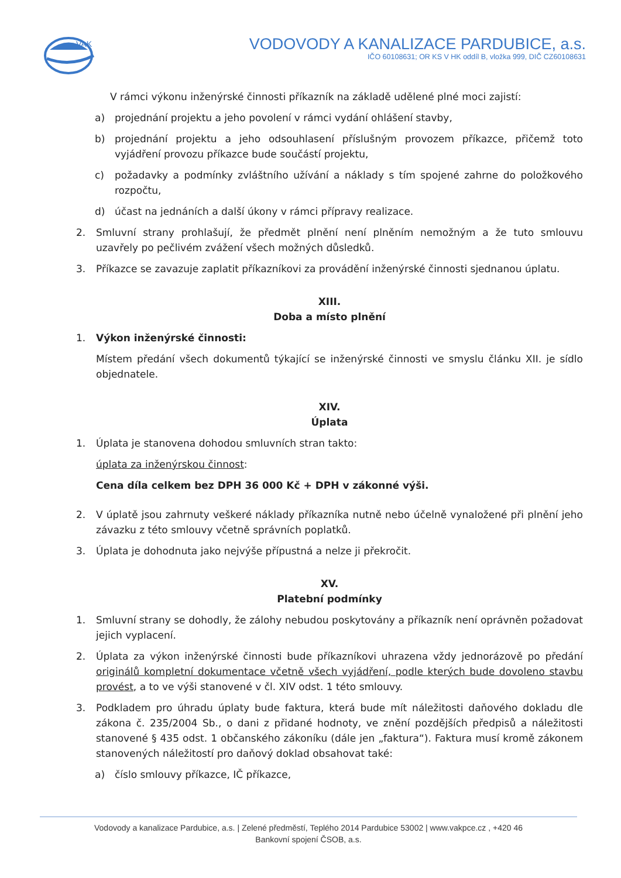VAK
VODOVODY A KANALIZACE PARDUBICE, a.s.
IČO 60108631; OR KS V HK oddíl B, vložka 999, DIČ CZ60108631
V rámci výkonu inženýrské činnosti příkazník na základě udělené plné moci zajistí:
a) projednání projektu a jeho povolení v rámci vydání ohlášení stavby,
b) projednání projektu a jeho odsouhlasení příslušným provozem příkazce, přičemž toto vyjádření provozu příkazce bude součástí projektu,
c) požadavky a podmínky zvláštního užívání a náklady s tím spojené zahrne do položkového rozpočtu,
d) účast na jednáních a další úkony v rámci přípravy realizace.
2. Smluvní strany prohlašují, že předmět plnění není plněním nemožným a že tuto smlouvu uzavřely po pečlivém zvážení všech možných důsledků.
3. Příkazce se zavazuje zaplatit příkazníkovi za provádění inženýrské činnosti sjednanou úplatu.
XIII.
Doba a místo plnění
1. Výkon inženýrské činnosti:
Místem předání všech dokumentů týkající se inženýrské činnosti ve smyslu článku XII. je sídlo objednatele.
XIV.
Úplata
1. Úplata je stanovena dohodou smluvních stran takto:
úplata za inženýrskou činnost:
Cena díla celkem bez DPH 36 000 Kč + DPH v zákonné výši.
2. V úplatě jsou zahrnuty veškeré náklady příkazníka nutně nebo účelně vynaložené při plnění jeho závazku z této smlouvy včetně správních poplatků.
3. Úplata je dohodnuta jako nejvýše přípustná a nelze ji překročit.
XV.
Platební podmínky
1. Smluvní strany se dohodly, že zálohy nebudou poskytovány a příkazník není oprávněn požadovat jejich vyplacení.
2. Úplata za výkon inženýrské činnosti bude příkazníkovi uhrazena vždy jednorázově po předání originálů kompletní dokumentace včetně všech vyjádření, podle kterých bude dovoleno stavbu provést, a to ve výši stanovené v čl. XIV odst. 1 této smlouvy.
3. Podkladem pro úhradu úplaty bude faktura, která bude mít náležitosti daňového dokladu dle zákona č. 235/2004 Sb., o dani z přidané hodnoty, ve znění pozdějších předpisů a náležitosti stanovené § 435 odst. 1 občanského zákoníku (dále jen „faktura“). Faktura musí kromě zákonem stanovených náležitostí pro daňový doklad obsahovat také:
a) číslo smlouvy příkazce, IČ příkazce,
Vodovody a kanalizace Pardubice, a.s. | Zelené předměstí, Teplého 2014 Pardubice 53002 | www.vakpce.cz , +420 46
Bankovní spojení ČSOB, a.s.